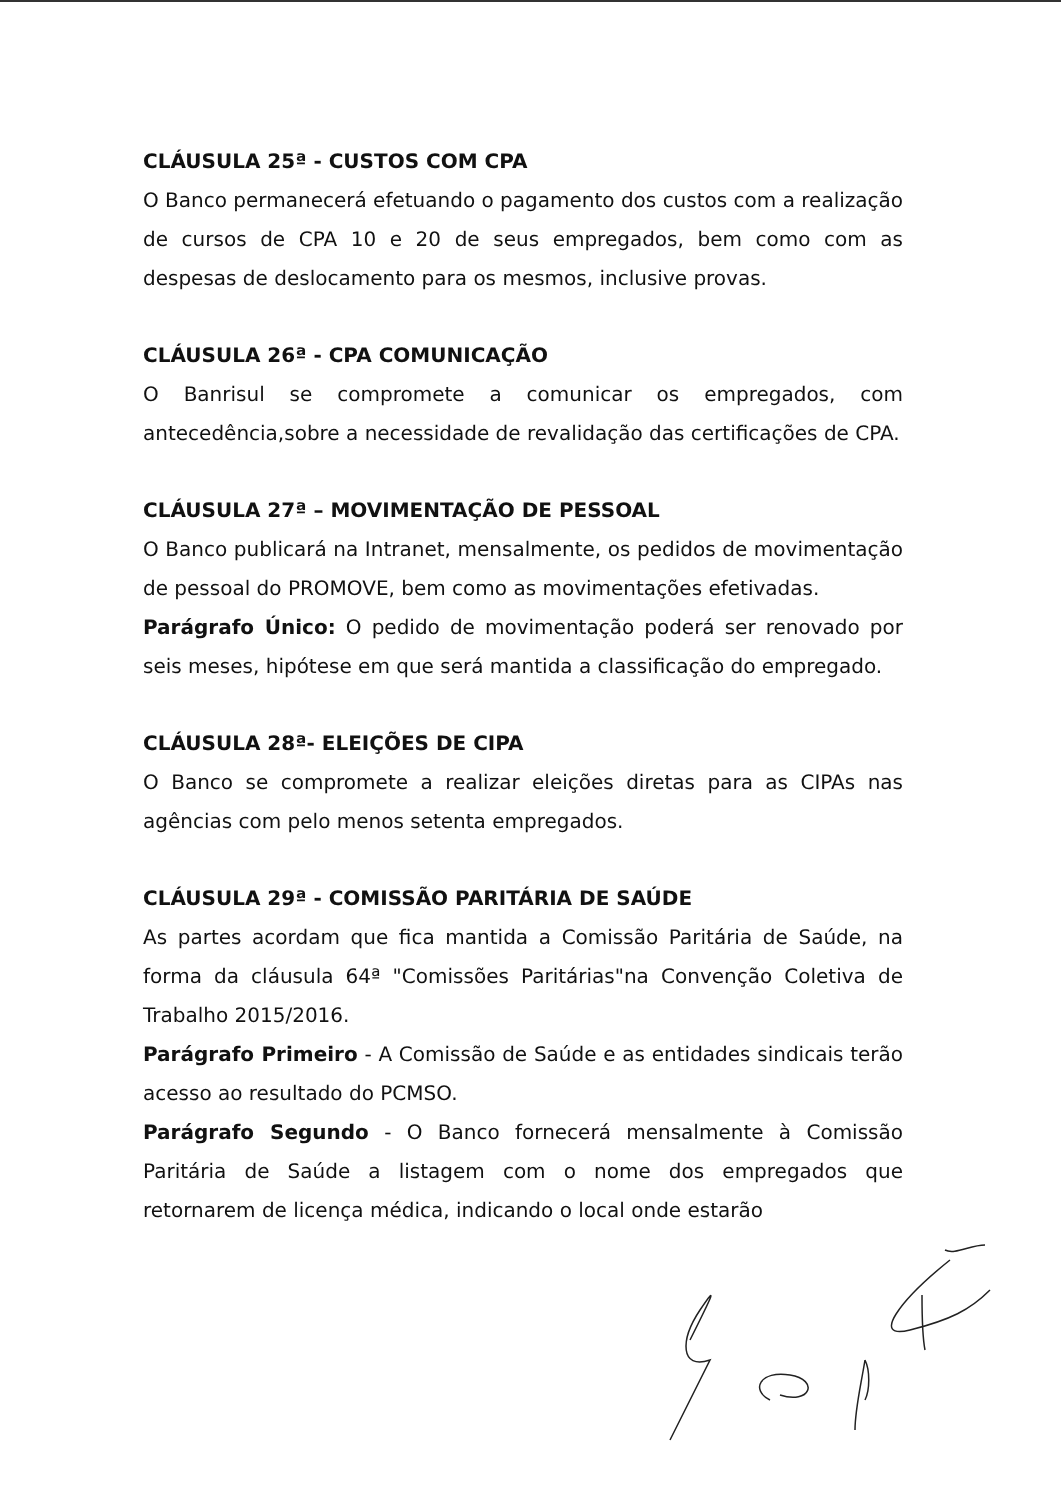CLÁUSULA 25ª - CUSTOS COM CPA
O Banco permanecerá efetuando o pagamento dos custos com a realização de cursos de CPA 10 e 20 de seus empregados, bem como com as despesas de deslocamento para os mesmos, inclusive provas.
CLÁUSULA 26ª - CPA COMUNICAÇÃO
O Banrisul se compromete a comunicar os empregados, com antecedência,sobre a necessidade de revalidação das certificações de CPA.
CLÁUSULA 27ª – MOVIMENTAÇÃO DE PESSOAL
O Banco publicará na Intranet, mensalmente, os pedidos de movimentação de pessoal do PROMOVE, bem como as movimentações efetivadas.
Parágrafo Único: O pedido de movimentação poderá ser renovado por seis meses, hipótese em que será mantida a classificação do empregado.
CLÁUSULA 28ª- ELEIÇÕES DE CIPA
O Banco se compromete a realizar eleições diretas para as CIPAs nas agências com pelo menos setenta empregados.
CLÁUSULA 29ª - COMISSÃO PARITÁRIA DE SAÚDE
As partes acordam que fica mantida a Comissão Paritária de Saúde, na forma da cláusula 64ª "Comissões Paritárias"na Convenção Coletiva de Trabalho 2015/2016.
Parágrafo Primeiro - A Comissão de Saúde e as entidades sindicais terão acesso ao resultado do PCMSO.
Parágrafo Segundo - O Banco fornecerá mensalmente à Comissão Paritária de Saúde a listagem com o nome dos empregados que retornarem de licença médica, indicando o local onde estarão